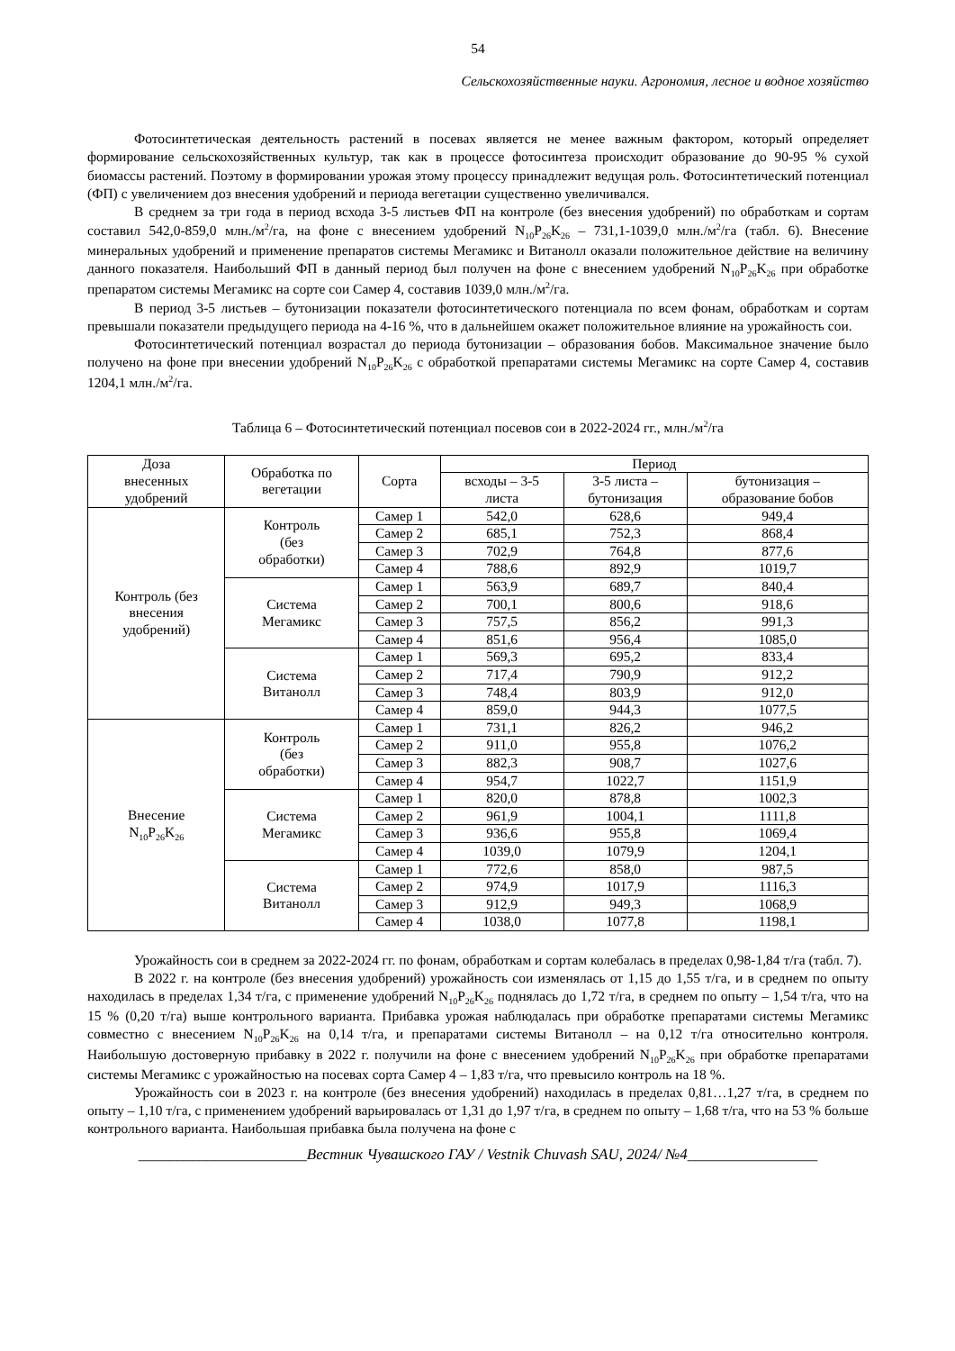54
Сельскохозяйственные науки. Агрономия, лесное и водное хозяйство
Фотосинтетическая деятельность растений в посевах является не менее важным фактором, который определяет формирование сельскохозяйственных культур, так как в процессе фотосинтеза происходит образование до 90-95 % сухой биомассы растений. Поэтому в формировании урожая этому процессу принадлежит ведущая роль. Фотосинтетический потенциал (ФП) с увеличением доз внесения удобрений и периода вегетации существенно увеличивался.
В среднем за три года в период всхода 3-5 листьев ФП на контроле (без внесения удобрений) по обработкам и сортам составил 542,0-859,0 млн./м<sup>2</sup>/га, на фоне с внесением удобрений N<sub>10</sub>P<sub>26</sub>K<sub>26</sub> – 731,1-1039,0 млн./м<sup>2</sup>/га (табл. 6). Внесение минеральных удобрений и применение препаратов системы Мегамикс и Витанолл оказали положительное действие на величину данного показателя. Наибольший ФП в данный период был получен на фоне с внесением удобрений N<sub>10</sub>P<sub>26</sub>K<sub>26</sub> при обработке препаратом системы Мегамикс на сорте сои Самер 4, составив 1039,0 млн./м<sup>2</sup>/га.
В период 3-5 листьев – бутонизации показатели фотосинтетического потенциала по всем фонам, обработкам и сортам превышали показатели предыдущего периода на 4-16 %, что в дальнейшем окажет положительное влияние на урожайность сои.
Фотосинтетический потенциал возрастал до периода бутонизации – образования бобов. Максимальное значение было получено на фоне при внесении удобрений N<sub>10</sub>P<sub>26</sub>K<sub>26</sub> с обработкой препаратами системы Мегамикс на сорте Самер 4, составив 1204,1 млн./м<sup>2</sup>/га.
Таблица 6 – Фотосинтетический потенциал посевов сои в 2022-2024 гг., млн./м<sup>2</sup>/га
| Доза внесенных удобрений | Обработка по вегетации | Сорта | Период | | |
| --- | --- | --- | --- | --- | --- |
| | | | всходы – 3-5 листа | 3-5 листа – бутонизация | бутонизация – образование бобов |
| Контроль (без внесения удобрений) | Контроль (без обработки) | Самер 1 | 542,0 | 628,6 | 949,4 |
| | | Самер 2 | 685,1 | 752,3 | 868,4 |
| | | Самер 3 | 702,9 | 764,8 | 877,6 |
| | | Самер 4 | 788,6 | 892,9 | 1019,7 |
| | Система Мегамикс | Самер 1 | 563,9 | 689,7 | 840,4 |
| | | Самер 2 | 700,1 | 800,6 | 918,6 |
| | | Самер 3 | 757,5 | 856,2 | 991,3 |
| | | Самер 4 | 851,6 | 956,4 | 1085,0 |
| | Система Витанолл | Самер 1 | 569,3 | 695,2 | 833,4 |
| | | Самер 2 | 717,4 | 790,9 | 912,2 |
| | | Самер 3 | 748,4 | 803,9 | 912,0 |
| | | Самер 4 | 859,0 | 944,3 | 1077,5 |
| Внесение N<sub>10</sub>P<sub>26</sub>K<sub>26</sub> | Контроль (без обработки) | Самер 1 | 731,1 | 826,2 | 946,2 |
| | | Самер 2 | 911,0 | 955,8 | 1076,2 |
| | | Самер 3 | 882,3 | 908,7 | 1027,6 |
| | | Самер 4 | 954,7 | 1022,7 | 1151,9 |
| | Система Мегамикс | Самер 1 | 820,0 | 878,8 | 1002,3 |
| | | Самер 2 | 961,9 | 1004,1 | 1111,8 |
| | | Самер 3 | 936,6 | 955,8 | 1069,4 |
| | | Самер 4 | 1039,0 | 1079,9 | 1204,1 |
| | Система Витанолл | Самер 1 | 772,6 | 858,0 | 987,5 |
| | | Самер 2 | 974,9 | 1017,9 | 1116,3 |
| | | Самер 3 | 912,9 | 949,3 | 1068,9 |
| | | Самер 4 | 1038,0 | 1077,8 | 1198,1 |
Урожайность сои в среднем за 2022-2024 гг. по фонам, обработкам и сортам колебалась в пределах 0,98-1,84 т/га (табл. 7).
В 2022 г. на контроле (без внесения удобрений) урожайность сои изменялась от 1,15 до 1,55 т/га, и в среднем по опыту находилась в пределах 1,34 т/га, с применение удобрений N<sub>10</sub>P<sub>26</sub>K<sub>26</sub> поднялась до 1,72 т/га, в среднем по опыту – 1,54 т/га, что на 15 % (0,20 т/га) выше контрольного варианта. Прибавка урожая наблюдалась при обработке препаратами системы Мегамикс совместно с внесением N<sub>10</sub>P<sub>26</sub>K<sub>26</sub> на 0,14 т/га, и препаратами системы Витанолл – на 0,12 т/га относительно контроля. Наибольшую достоверную прибавку в 2022 г. получили на фоне с внесением удобрений N<sub>10</sub>P<sub>26</sub>K<sub>26</sub> при обработке препаратами системы Мегамикс с урожайностью на посевах сорта Самер 4 – 1,83 т/га, что превысило контроль на 18 %.
Урожайность сои в 2023 г. на контроле (без внесения удобрений) находилась в пределах 0,81…1,27 т/га, в среднем по опыту – 1,10 т/га, с применением удобрений варьировалась от 1,31 до 1,97 т/га, в среднем по опыту – 1,68 т/га, что на 53 % больше контрольного варианта. Наибольшая прибавка была получена на фоне с
______________________Вестник Чувашского ГАУ / Vestnik Chuvash SAU, 2024/ №4_________________